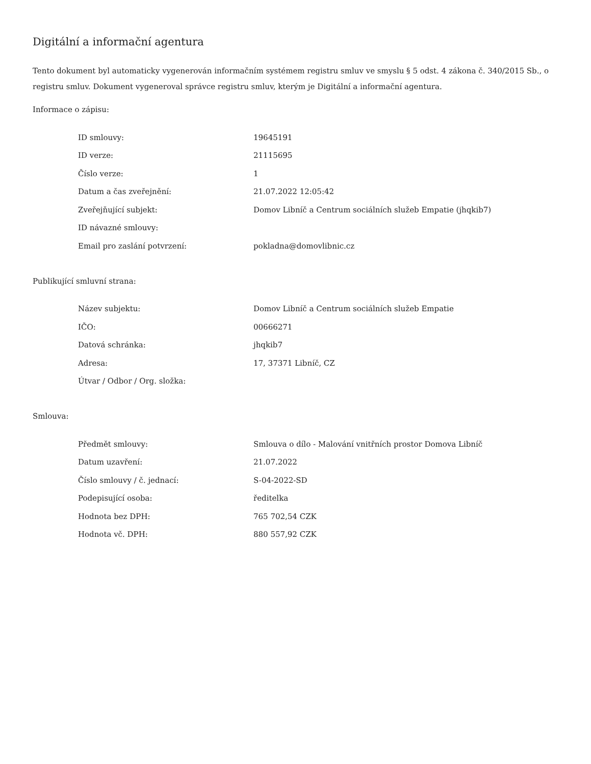Digitální a informační agentura
Tento dokument byl automaticky vygenerován informačním systémem registru smluv ve smyslu § 5 odst. 4 zákona č. 340/2015 Sb., o registru smluv. Dokument vygeneroval správce registru smluv, kterým je Digitální a informační agentura.
Informace o zápisu:
| ID smlouvy: | 19645191 |
| ID verze: | 21115695 |
| Číslo verze: | 1 |
| Datum a čas zveřejnění: | 21.07.2022 12:05:42 |
| Zveřejňující subjekt: | Domov Libníč a Centrum sociálních služeb Empatie (jhqkib7) |
| ID návazné smlouvy: | |
| Email pro zaslání potvrzení: | pokladna@domovlibnic.cz |
Publikující smluvní strana:
| Název subjektu: | Domov Libníč a Centrum sociálních služeb Empatie |
| IČO: | 00666271 |
| Datová schránka: | jhqkib7 |
| Adresa: | 17, 37371 Libníč, CZ |
| Útvar / Odbor / Org. složka: | |
Smlouva:
| Předmět smlouvy: | Smlouva o dílo - Malování vnitřních prostor Domova Libníč |
| Datum uzavření: | 21.07.2022 |
| Číslo smlouvy / č. jednací: | S-04-2022-SD |
| Podepisující osoba: | ředitelka |
| Hodnota bez DPH: | 765 702,54 CZK |
| Hodnota vč. DPH: | 880 557,92 CZK |